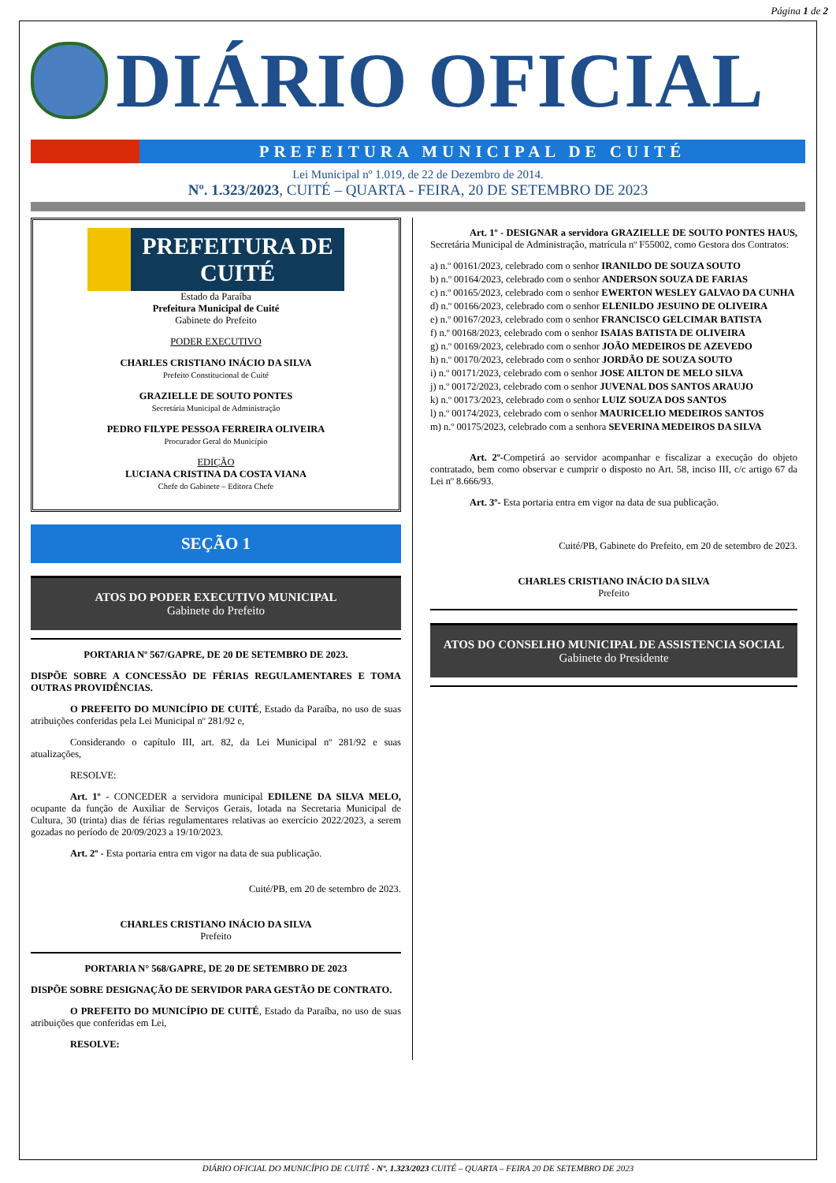Página 1 de 2
DIÁRIO OFICIAL
PREFEITURA MUNICIPAL DE CUITÉ
Lei Municipal nº 1.019, de 22 de Dezembro de 2014.
Nº. 1.323/2023, CUITÉ – QUARTA - FEIRA, 20 DE SETEMBRO DE 2023
PREFEITURA DE
CUITÉ
Estado da Paraíba
Prefeitura Municipal de Cuité
Gabinete do Prefeito
PODER EXECUTIVO
CHARLES CRISTIANO INÁCIO DA SILVA
Prefeito Constitucional de Cuité
GRAZIELLE DE SOUTO PONTES
Secretária Municipal de Administração
PEDRO FILYPE PESSOA FERREIRA OLIVEIRA
Procurador Geral do Município
EDIÇÃO
LUCIANA CRISTINA DA COSTA VIANA
Chefe do Gabinete – Editora Chefe
SEÇÃO 1
ATOS DO PODER EXECUTIVO MUNICIPAL
Gabinete do Prefeito
PORTARIA Nº 567/GAPRE, DE 20 DE SETEMBRO DE 2023.
DISPÕE SOBRE A CONCESSÃO DE FÉRIAS REGULAMENTARES E TOMA OUTRAS PROVIDÊNCIAS.
O PREFEITO DO MUNICÍPIO DE CUITÉ, Estado da Paraíba, no uso de suas atribuições conferidas pela Lei Municipal nº 281/92 e,
Considerando o capítulo III, art. 82, da Lei Municipal nº 281/92 e suas atualizações,
RESOLVE:
Art. 1º - CONCEDER a servidora municipal EDILENE DA SILVA MELO, ocupante da função de Auxiliar de Serviços Gerais, lotada na Secretaria Municipal de Cultura, 30 (trinta) dias de férias regulamentares relativas ao exercício 2022/2023, a serem gozadas no período de 20/09/2023 a 19/10/2023.
Art. 2º - Esta portaria entra em vigor na data de sua publicação.
Cuité/PB, em 20 de setembro de 2023.
CHARLES CRISTIANO INÁCIO DA SILVA
Prefeito
PORTARIA N° 568/GAPRE, DE 20 DE SETEMBRO DE 2023
DISPÕE SOBRE DESIGNAÇÃO DE SERVIDOR PARA GESTÃO DE CONTRATO.
O PREFEITO DO MUNICÍPIO DE CUITÉ, Estado da Paraíba, no uso de suas atribuições que conferidas em Lei,
RESOLVE:
Art. 1º - DESIGNAR a servidora GRAZIELLE DE SOUTO PONTES HAUS, Secretária Municipal de Administração, matrícula nº F55002, como Gestora dos Contratos:
a) n.º 00161/2023, celebrado com o senhor IRANILDO DE SOUZA SOUTO
b) n.º 00164/2023, celebrado com o senhor ANDERSON SOUZA DE FARIAS
c) n.º 00165/2023, celebrado com o senhor EWERTON WESLEY GALVAO DA CUNHA
d) n.º 00166/2023, celebrado com o senhor ELENILDO JESUINO DE OLIVEIRA
e) n.º 00167/2023, celebrado com o senhor FRANCISCO GELCIMAR BATISTA
f) n.º 00168/2023, celebrado com o senhor ISAIAS BATISTA DE OLIVEIRA
g) n.º 00169/2023, celebrado com o senhor JOÃO MEDEIROS DE AZEVEDO
h) n.º 00170/2023, celebrado com o senhor JORDÃO DE SOUZA SOUTO
i) n.º 00171/2023, celebrado com o senhor JOSE AILTON DE MELO SILVA
j) n.º 00172/2023, celebrado com o senhor JUVENAL DOS SANTOS ARAUJO
k) n.º 00173/2023, celebrado com o senhor LUIZ SOUZA DOS SANTOS
l) n.º 00174/2023, celebrado com o senhor MAURICELIO MEDEIROS SANTOS
m) n.º 00175/2023, celebrado com a senhora SEVERINA MEDEIROS DA SILVA
Art. 2º-Competirá ao servidor acompanhar e fiscalizar a execução do objeto contratado, bem como observar e cumprir o disposto no Art. 58, inciso III, c/c artigo 67 da Lei nº 8.666/93.
Art. 3º- Esta portaria entra em vigor na data de sua publicação.
Cuité/PB, Gabinete do Prefeito, em 20 de setembro de 2023.
CHARLES CRISTIANO INÁCIO DA SILVA
Prefeito
ATOS DO CONSELHO MUNICIPAL DE ASSISTENCIA SOCIAL
Gabinete do Presidente
DIÁRIO OFICIAL DO MUNICÍPIO DE CUITÉ - Nº. 1.323/2023 CUITÉ – QUARTA – FEIRA 20 DE SETEMBRO DE 2023